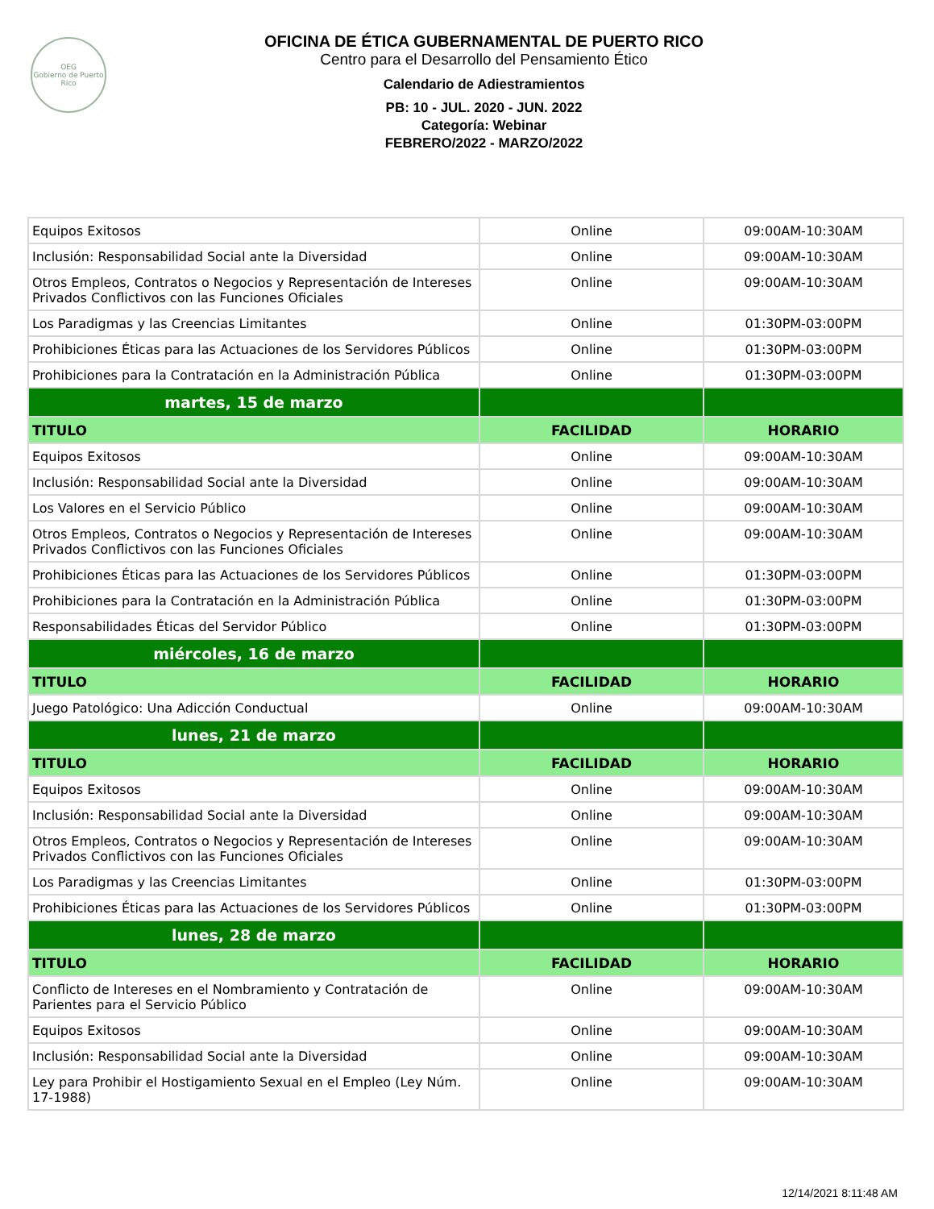OEG
Gobierno de Puerto Rico
OFICINA DE ÉTICA GUBERNAMENTAL DE PUERTO RICO
Centro para el Desarrollo del Pensamiento Ético
Calendario de Adiestramientos
PB: 10 - JUL. 2020 - JUN. 2022
Categoría: Webinar
FEBRERO/2022 - MARZO/2022
| Equipos Exitosos | Online | 09:00AM-10:30AM |
| Inclusión: Responsabilidad Social ante la Diversidad | Online | 09:00AM-10:30AM |
| Otros Empleos, Contratos o Negocios y Representación de Intereses Privados Conflictivos con las Funciones Oficiales | Online | 09:00AM-10:30AM |
| Los Paradigmas y las Creencias Limitantes | Online | 01:30PM-03:00PM |
| Prohibiciones Éticas para las Actuaciones de los Servidores Públicos | Online | 01:30PM-03:00PM |
| Prohibiciones para la Contratación en la Administración Pública | Online | 01:30PM-03:00PM |
| martes, 15 de marzo | | |
| TITULO | FACILIDAD | HORARIO |
| Equipos Exitosos | Online | 09:00AM-10:30AM |
| Inclusión: Responsabilidad Social ante la Diversidad | Online | 09:00AM-10:30AM |
| Los Valores en el Servicio Público | Online | 09:00AM-10:30AM |
| Otros Empleos, Contratos o Negocios y Representación de Intereses Privados Conflictivos con las Funciones Oficiales | Online | 09:00AM-10:30AM |
| Prohibiciones Éticas para las Actuaciones de los Servidores Públicos | Online | 01:30PM-03:00PM |
| Prohibiciones para la Contratación en la Administración Pública | Online | 01:30PM-03:00PM |
| Responsabilidades Éticas del Servidor Público | Online | 01:30PM-03:00PM |
| miércoles, 16 de marzo | | |
| TITULO | FACILIDAD | HORARIO |
| Juego Patológico: Una Adicción Conductual | Online | 09:00AM-10:30AM |
| lunes, 21 de marzo | | |
| TITULO | FACILIDAD | HORARIO |
| Equipos Exitosos | Online | 09:00AM-10:30AM |
| Inclusión: Responsabilidad Social ante la Diversidad | Online | 09:00AM-10:30AM |
| Otros Empleos, Contratos o Negocios y Representación de Intereses Privados Conflictivos con las Funciones Oficiales | Online | 09:00AM-10:30AM |
| Los Paradigmas y las Creencias Limitantes | Online | 01:30PM-03:00PM |
| Prohibiciones Éticas para las Actuaciones de los Servidores Públicos | Online | 01:30PM-03:00PM |
| lunes, 28 de marzo | | |
| TITULO | FACILIDAD | HORARIO |
| Conflicto de Intereses en el Nombramiento y Contratación de Parientes para el Servicio Público | Online | 09:00AM-10:30AM |
| Equipos Exitosos | Online | 09:00AM-10:30AM |
| Inclusión: Responsabilidad Social ante la Diversidad | Online | 09:00AM-10:30AM |
| Ley para Prohibir el Hostigamiento Sexual en el Empleo (Ley Núm. 17-1988) | Online | 09:00AM-10:30AM |
12/14/2021 8:11:48 AM